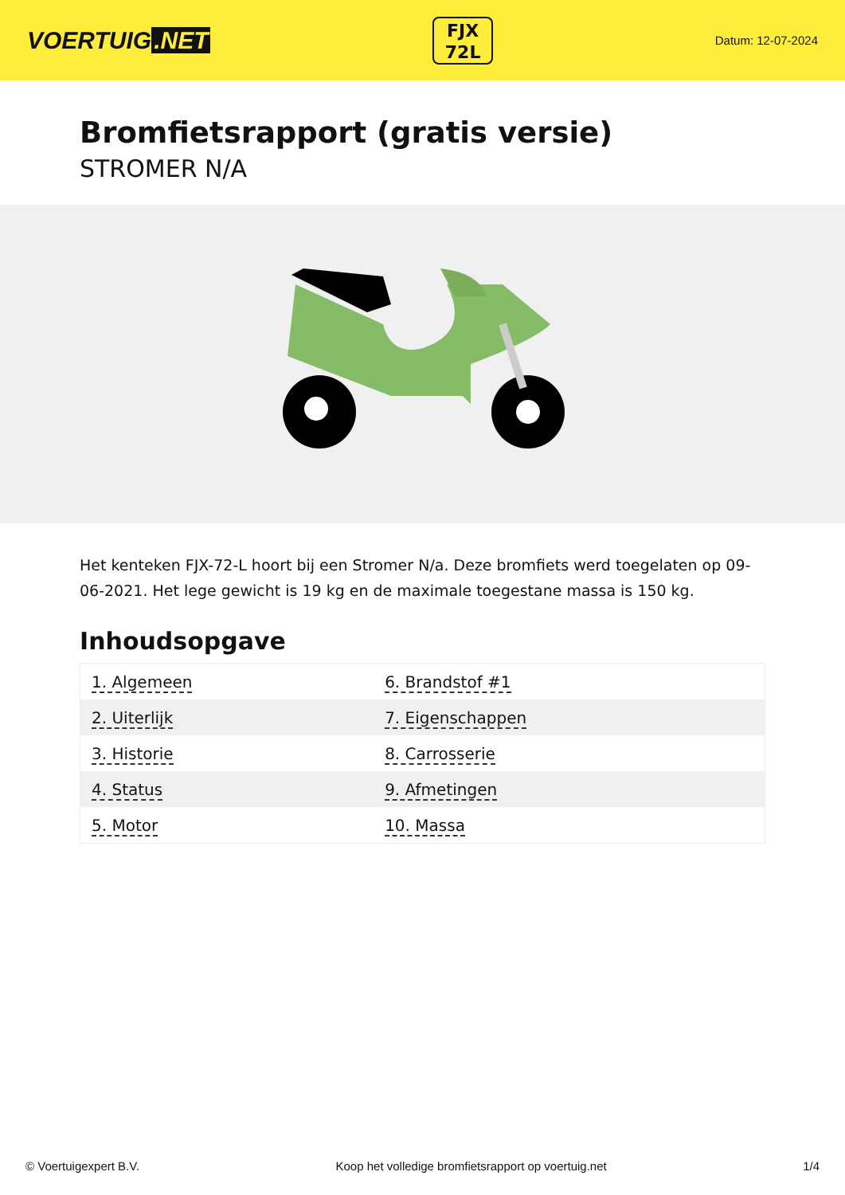VOERTUIG.NET
FJX
72L
Datum: 12-07-2024
Bromfietsrapport (gratis versie)
STROMER N/A
Het kenteken FJX-72-L hoort bij een Stromer N/a. Deze bromfiets werd toegelaten op 09-06-2021. Het lege gewicht is 19 kg en de maximale toegestane massa is 150 kg.
Inhoudsopgave
| 1. Algemeen | 6. Brandstof #1 |
| 2. Uiterlijk | 7. Eigenschappen |
| 3. Historie | 8. Carrosserie |
| 4. Status | 9. Afmetingen |
| 5. Motor | 10. Massa |
© Voertuigexpert B.V. Koop het volledige bromfietsrapport op voertuig.net 1/4